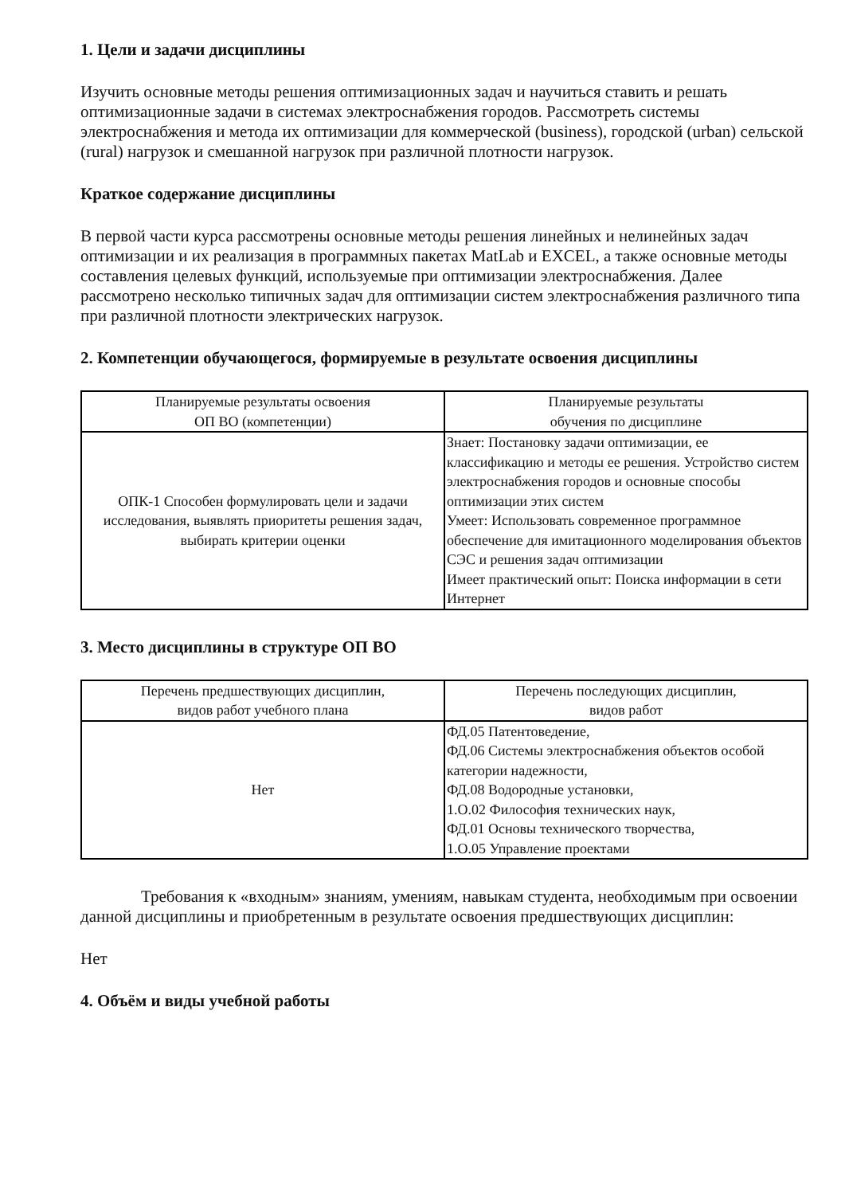1. Цели и задачи дисциплины
Изучить основные методы решения оптимизационных задач и научиться ставить и решать оптимизационные задачи в системах электроснабжения городов. Рассмотреть системы электроснабжения и метода их оптимизации для коммерческой (business), городской (urban) сельской (rural) нагрузок и смешанной нагрузок при различной плотности нагрузок.
Краткое содержание дисциплины
В первой части курса рассмотрены основные методы решения линейных и нелинейных задач оптимизации и их реализация в программных пакетах MatLab и EXCEL, а также основные методы составления целевых функций, используемые при оптимизации электроснабжения. Далее рассмотрено несколько типичных задач для оптимизации систем электроснабжения различного типа при различной плотности электрических нагрузок.
2. Компетенции обучающегося, формируемые в результате освоения дисциплины
| Планируемые результаты освоения ОП ВО (компетенции) | Планируемые результаты обучения по дисциплине |
| --- | --- |
| ОПК-1 Способен формулировать цели и задачи исследования, выявлять приоритеты решения задач, выбирать критерии оценки | Знает: Постановку задачи оптимизации, ее классификацию и методы ее решения. Устройство систем электроснабжения городов и основные способы оптимизации этих систем Умеет: Использовать современное программное обеспечение для имитационного моделирования объектов СЭС и решения задач оптимизации Имеет практический опыт: Поиска информации в сети Интернет |
3. Место дисциплины в структуре ОП ВО
| Перечень предшествующих дисциплин, видов работ учебного плана | Перечень последующих дисциплин, видов работ |
| --- | --- |
| Нет | ФД.05 Патентоведение, ФД.06 Системы электроснабжения объектов особой категории надежности, ФД.08 Водородные установки, 1.О.02 Философия технических наук, ФД.01 Основы технического творчества, 1.О.05 Управление проектами |
Требования к «входным» знаниям, умениям, навыкам студента, необходимым при освоении данной дисциплины и приобретенным в результате освоения предшествующих дисциплин:
Нет
4. Объём и виды учебной работы